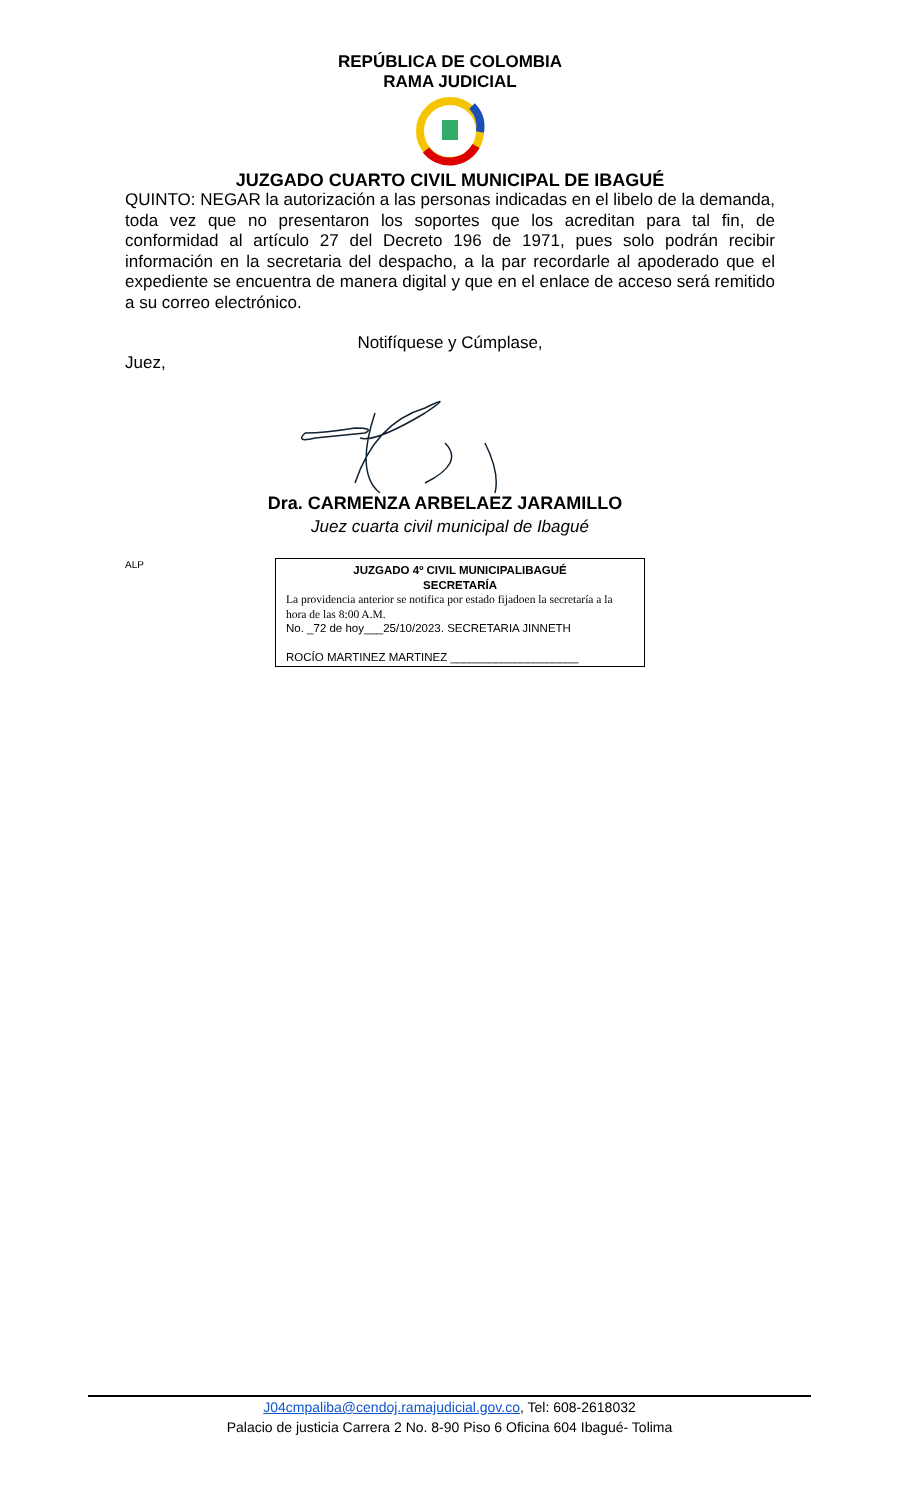REPÚBLICA DE COLOMBIA
RAMA JUDICIAL
JUZGADO CUARTO CIVIL MUNICIPAL DE IBAGUÉ
QUINTO: NEGAR la autorización a las personas indicadas en el libelo de la demanda, toda vez que no presentaron los soportes que los acreditan para tal fin, de conformidad al artículo 27 del Decreto 196 de 1971, pues solo podrán recibir información en la secretaria del despacho, a la par recordarle al apoderado que el expediente se encuentra de manera digital y que en el enlace de acceso será remitido a su correo electrónico.
Notifíquese y Cúmplase,
Juez,
Dra. CARMENZA ARBELAEZ JARAMILLO
Juez cuarta civil municipal de Ibagué
ALP
JUZGADO 4º CIVIL MUNICIPALIBAGUÉ
SECRETARÍA
La providencia anterior se notifica por estado fijadoen la secretaría a la hora de las 8:00 A.M.
No. _72 de hoy___25/10/2023. SECRETARIA JINNETH
ROCÍO MARTINEZ MARTINEZ ____________________
J04cmpaliba@cendoj.ramajudicial.gov.co, Tel: 608-2618032
Palacio de justicia Carrera 2 No. 8-90 Piso 6 Oficina 604 Ibagué- Tolima